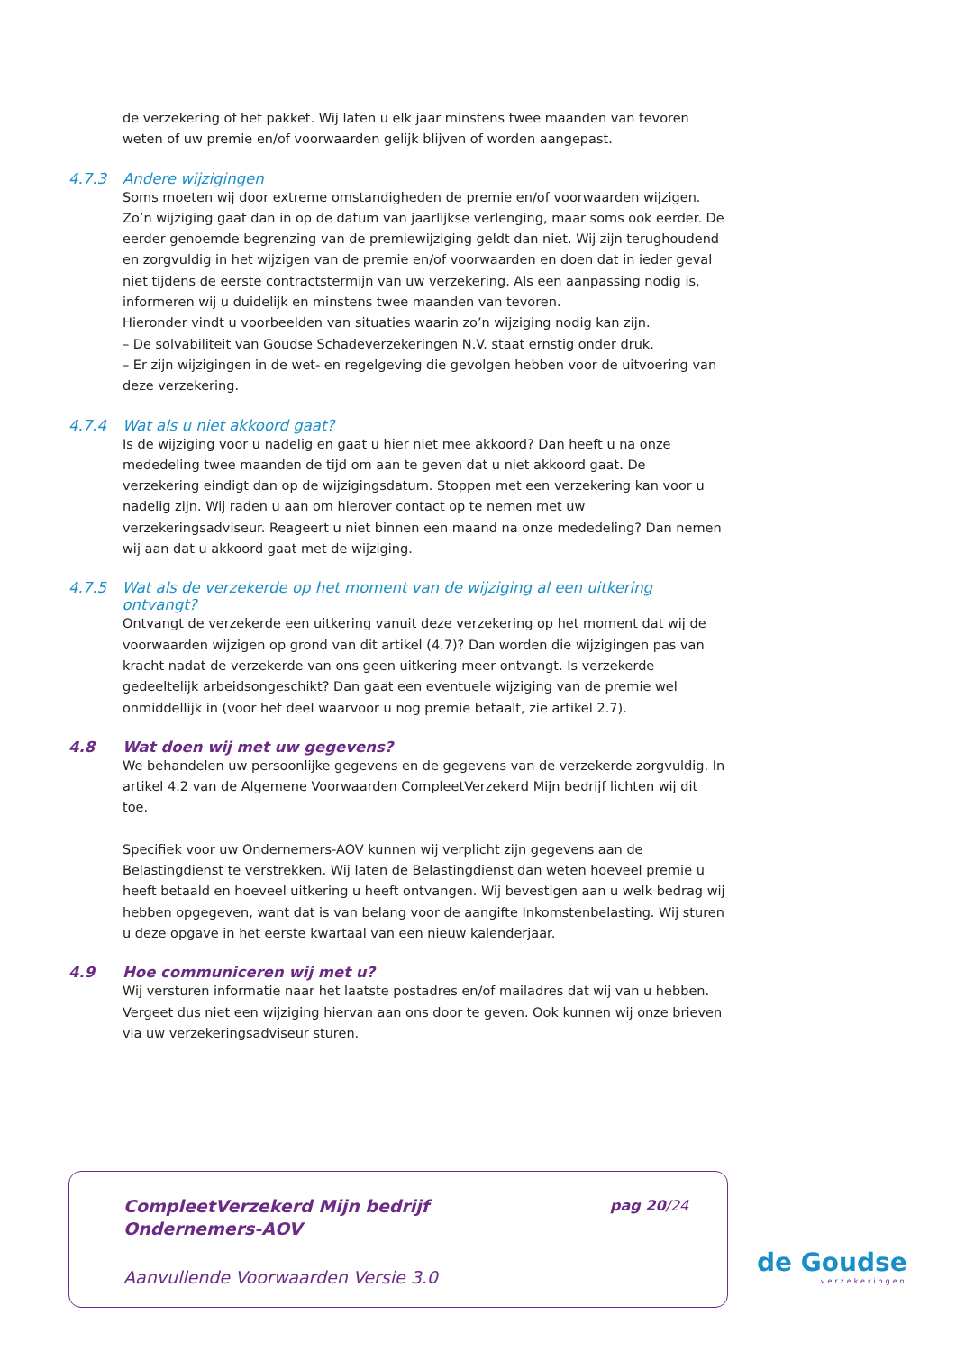de verzekering of het pakket. Wij laten u elk jaar minstens twee maanden van tevoren weten of uw premie en/of voorwaarden gelijk blijven of worden aangepast.
4.7.3 Andere wijzigingen
Soms moeten wij door extreme omstandigheden de premie en/of voorwaarden wijzigen. Zo’n wijziging gaat dan in op de datum van jaarlijkse verlenging, maar soms ook eerder. De eerder genoemde begrenzing van de premiewijziging geldt dan niet. Wij zijn terughoudend en zorgvuldig in het wijzigen van de premie en/of voorwaarden en doen dat in ieder geval niet tijdens de eerste contractstermijn van uw verzekering. Als een aanpassing nodig is, informeren wij u duidelijk en minstens twee maanden van tevoren.
Hieronder vindt u voorbeelden van situaties waarin zo’n wijziging nodig kan zijn.
– De solvabiliteit van Goudse Schadeverzekeringen N.V. staat ernstig onder druk.
– Er zijn wijzigingen in de wet- en regelgeving die gevolgen hebben voor de uitvoering van deze verzekering.
4.7.4 Wat als u niet akkoord gaat?
Is de wijziging voor u nadelig en gaat u hier niet mee akkoord? Dan heeft u na onze mededeling twee maanden de tijd om aan te geven dat u niet akkoord gaat. De verzekering eindigt dan op de wijzigingsdatum. Stoppen met een verzekering kan voor u nadelig zijn. Wij raden u aan om hierover contact op te nemen met uw verzekeringsadviseur. Reageert u niet binnen een maand na onze mededeling? Dan nemen wij aan dat u akkoord gaat met de wijziging.
4.7.5 Wat als de verzekerde op het moment van de wijziging al een uitkering ontvangt?
Ontvangt de verzekerde een uitkering vanuit deze verzekering op het moment dat wij de voorwaarden wijzigen op grond van dit artikel (4.7)? Dan worden die wijzigingen pas van kracht nadat de verzekerde van ons geen uitkering meer ontvangt. Is verzekerde gedeeltelijk arbeidsongeschikt? Dan gaat een eventuele wijziging van de premie wel onmiddellijk in (voor het deel waarvoor u nog premie betaalt, zie artikel 2.7).
4.8 Wat doen wij met uw gegevens?
We behandelen uw persoonlijke gegevens en de gegevens van de verzekerde zorgvuldig. In artikel 4.2 van de Algemene Voorwaarden CompleetVerzekerd Mijn bedrijf lichten wij dit toe.
Specifiek voor uw Ondernemers-AOV kunnen wij verplicht zijn gegevens aan de Belastingdienst te verstrekken. Wij laten de Belastingdienst dan weten hoeveel premie u heeft betaald en hoeveel uitkering u heeft ontvangen. Wij bevestigen aan u welk bedrag wij hebben opgegeven, want dat is van belang voor de aangifte Inkomstenbelasting. Wij sturen u deze opgave in het eerste kwartaal van een nieuw kalenderjaar.
4.9 Hoe communiceren wij met u?
Wij versturen informatie naar het laatste postadres en/of mailadres dat wij van u hebben. Vergeet dus niet een wijziging hiervan aan ons door te geven. Ook kunnen wij onze brieven via uw verzekeringsadviseur sturen.
CompleetVerzekerd Mijn bedrijf
Ondernemers-AOV
pag 20/24
Aanvullende Voorwaarden Versie 3.0
de Goudse
verzekeringen